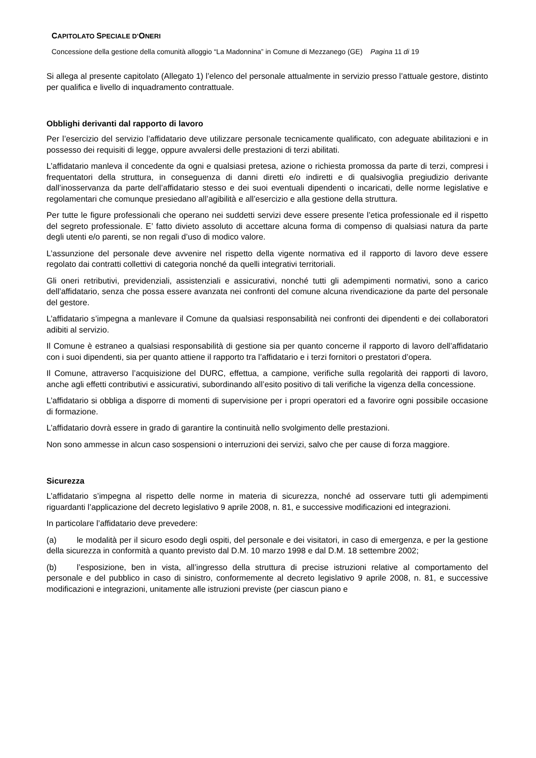CAPITOLATO SPECIALE D’ONERI
Concessione della gestione della comunità alloggio “La Madonnina” in Comune di Mezzanego (GE) Pagina 11 di 19
Si allega al presente capitolato (Allegato 1) l’elenco del personale attualmente in servizio presso l’attuale gestore, distinto per qualifica e livello di inquadramento contrattuale.
Obblighi derivanti dal rapporto di lavoro
Per l’esercizio del servizio l’affidatario deve utilizzare personale tecnicamente qualificato, con adeguate abilitazioni e in possesso dei requisiti di legge, oppure avvalersi delle prestazioni di terzi abilitati.
L’affidatario manleva il concedente da ogni e qualsiasi pretesa, azione o richiesta promossa da parte di terzi, compresi i frequentatori della struttura, in conseguenza di danni diretti e/o indiretti e di qualsivoglia pregiudizio derivante dall’inosservanza da parte dell’affidatario stesso e dei suoi eventuali dipendenti o incaricati, delle norme legislative e regolamentari che comunque presiedano all’agibilità e all’esercizio e alla gestione della struttura.
Per tutte le figure professionali che operano nei suddetti servizi deve essere presente l’etica professionale ed il rispetto del segreto professionale. E’ fatto divieto assoluto di accettare alcuna forma di compenso di qualsiasi natura da parte degli utenti e/o parenti, se non regali d’uso di modico valore.
L’assunzione del personale deve avvenire nel rispetto della vigente normativa ed il rapporto di lavoro deve essere regolato dai contratti collettivi di categoria nonché da quelli integrativi territoriali.
Gli oneri retributivi, previdenziali, assistenziali e assicurativi, nonché tutti gli adempimenti normativi, sono a carico dell’affidatario, senza che possa essere avanzata nei confronti del comune alcuna rivendicazione da parte del personale del gestore.
L’affidatario s’impegna a manlevare il Comune da qualsiasi responsabilità nei confronti dei dipendenti e dei collaboratori adibiti al servizio.
Il Comune è estraneo a qualsiasi responsabilità di gestione sia per quanto concerne il rapporto di lavoro dell’affidatario con i suoi dipendenti, sia per quanto attiene il rapporto tra l’affidatario e i terzi fornitori o prestatori d’opera.
Il Comune, attraverso l’acquisizione del DURC, effettua, a campione, verifiche sulla regolarità dei rapporti di lavoro, anche agli effetti contributivi e assicurativi, subordinando all’esito positivo di tali verifiche la vigenza della concessione.
L’affidatario si obbliga a disporre di momenti di supervisione per i propri operatori ed a favorire ogni possibile occasione di formazione.
L’affidatario dovrà essere in grado di garantire la continuità nello svolgimento delle prestazioni.
Non sono ammesse in alcun caso sospensioni o interruzioni dei servizi, salvo che per cause di forza maggiore.
Sicurezza
L’affidatario s’impegna al rispetto delle norme in materia di sicurezza, nonché ad osservare tutti gli adempimenti riguardanti l’applicazione del decreto legislativo 9 aprile 2008, n. 81, e successive modificazioni ed integrazioni.
In particolare l’affidatario deve prevedere:
(a) le modalità per il sicuro esodo degli ospiti, del personale e dei visitatori, in caso di emergenza, e per la gestione della sicurezza in conformità a quanto previsto dal D.M. 10 marzo 1998 e dal D.M. 18 settembre 2002;
(b) l’esposizione, ben in vista, all’ingresso della struttura di precise istruzioni relative al comportamento del personale e del pubblico in caso di sinistro, conformemente al decreto legislativo 9 aprile 2008, n. 81, e successive modificazioni e integrazioni, unitamente alle istruzioni previste (per ciascun piano e